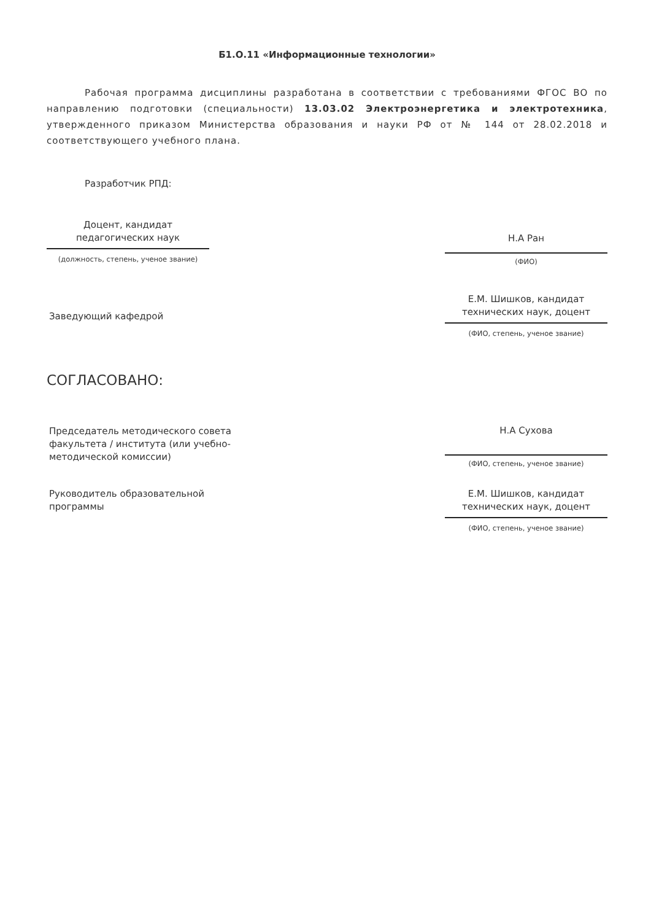Б1.О.11 «Информационные технологии»
Рабочая программа дисциплины разработана в соответствии с требованиями ФГОС ВО по направлению подготовки (специальности) 13.03.02 Электроэнергетика и электротехника, утвержденного приказом Министерства образования и науки РФ от № 144 от 28.02.2018 и соответствующего учебного плана.
Разработчик РПД:
Доцент, кандидат
педагогических наук
(должность, степень, ученое звание)
Н.А Ран
(ФИО)
Заведующий кафедрой
Е.М. Шишков, кандидат
технических наук, доцент
(ФИО, степень, ученое звание)
СОГЛАСОВАНО:
Председатель методического совета факультета / института (или учебно-методической комиссии)
Н.А Сухова
(ФИО, степень, ученое звание)
Руководитель образовательной программы
Е.М. Шишков, кандидат
технических наук, доцент
(ФИО, степень, ученое звание)